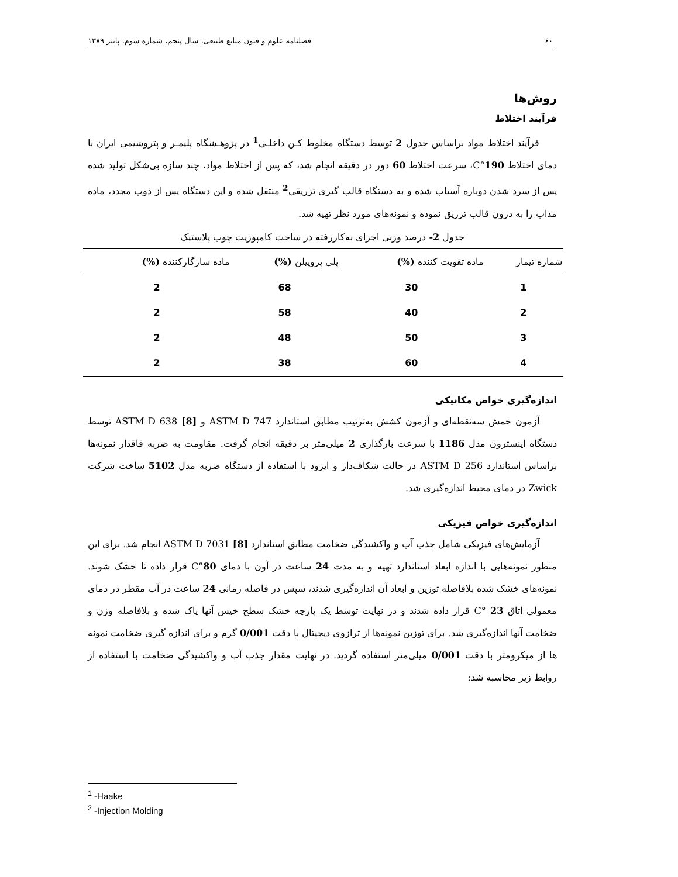۶۰ فصلنامه علوم و فنون منابع طبیعی، سال پنجم، شماره سوم، پاییز ۱۳۸۹
روش‌ها
فرآیند اختلاط
فرآیند اختلاط مواد براساس جدول 2 توسط دستگاه مخلوط کـن داخلـی<sup>1</sup> در پژوهـشگاه پلیمـر و پتروشیمی ایران با دمای اختلاط 190°C، سرعت اختلاط 60 دور در دقیقه انجام شد، که پس از اختلاط مواد، چند سازه بی‌شکل تولید شده پس از سرد شدن دوباره آسیاب شده و به دستگاه قالب گیری تزریقی<sup>2</sup> منتقل شده و این دستگاه پس از ذوب مجدد، ماده مذاب را به درون قالب تزریق نموده و نمونه‌های مورد نظر تهیه شد.
جدول 2- درصد وزنی اجزای به‌کاررفته در ساخت کامپوزیت چوب پلاستیک
| شماره تیمار | ماده تقویت کننده (%) | پلی پروپیلن (%) | ماده سازگارکننده (%) |
| --- | --- | --- | --- |
| 1 | 30 | 68 | 2 |
| 2 | 40 | 58 | 2 |
| 3 | 50 | 48 | 2 |
| 4 | 60 | 38 | 2 |
اندازه‌گیری خواص مکانیکی
آزمون خمش سه‌نقطه‌ای و آزمون کشش به‌ترتیب مطابق استاندارد ASTM D 747 و ASTM D 638 [8] توسط دستگاه اینسترون مدل 1186 با سرعت بارگذاری 2 میلی‌متر بر دقیقه انجام گرفت. مقاومت به ضربه فاقدار نمونه‌ها براساس استاندارد ASTM D 256 در حالت شکاف‌دار و ایزود با استفاده از دستگاه ضربه مدل 5102 ساخت شرکت Zwick در دمای محیط اندازه‌گیری شد.
اندازه‌گیری خواص فیزیکی
آزمایش‌های فیزیکی شامل جذب آب و واکشیدگی ضخامت مطابق استاندارد ASTM D 7031 [8] انجام شد. برای این منظور نمونه‌هایی با اندازه ابعاد استاندارد تهیه و به مدت 24 ساعت در آون با دمای 80°C قرار داده تا خشک شوند. نمونه‌های خشک شده بلافاصله توزین و ابعاد آن اندازه‌گیری شدند، سپس در فاصله زمانی 24 ساعت در آب مقطر در دمای معمولی اتاق 23 °C قرار داده شدند و در نهایت توسط یک پارچه خشک سطح خیس آنها پاک شده و بلافاصله وزن و ضخامت آنها اندازه‌گیری شد. برای توزین نمونه‌ها از ترازوی دیجیتال با دقت 0/001 گرم و برای اندازه گیری ضخامت نمونه ها از میکرومتر با دقت 0/001 میلی‌متر استفاده گردید. در نهایت مقدار جذب آب و واکشیدگی ضخامت با استفاده از روابط زیر محاسبه شد:
<sup>1</sup> -Haake
<sup>2</sup> -Injection Molding